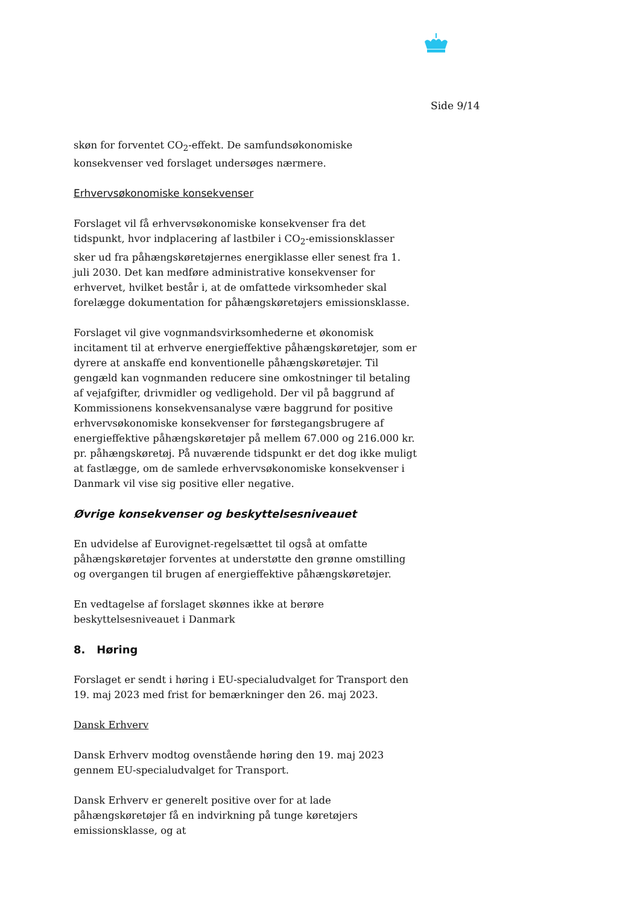Side 9/14
skøn for forventet CO<sub>2</sub>-effekt. De samfundsøkonomiske konsekvenser ved forslaget undersøges nærmere.
Erhvervsøkonomiske konsekvenser
Forslaget vil få erhvervsøkonomiske konsekvenser fra det tidspunkt, hvor indplacering af lastbiler i CO<sub>2</sub>-emissionsklasser sker ud fra påhængskøretøjernes energiklasse eller senest fra 1. juli 2030. Det kan medføre administrative konsekvenser for erhvervet, hvilket består i, at de omfattede virksomheder skal forelægge dokumentation for påhængskøretøjers emissionsklasse.
Forslaget vil give vognmandsvirksomhederne et økonomisk incitament til at erhverve energieffektive påhængskøretøjer, som er dyrere at anskaffe end konventionelle påhængskøretøjer. Til gengæld kan vognmanden reducere sine omkostninger til betaling af vejafgifter, drivmidler og vedligehold. Der vil på baggrund af Kommissionens konsekvensanalyse være baggrund for positive erhvervsøkonomiske konsekvenser for førstegangsbrugere af energieffektive påhængskøretøjer på mellem 67.000 og 216.000 kr. pr. påhængskøretøj. På nuværende tidspunkt er det dog ikke muligt at fastlægge, om de samlede erhvervsøkonomiske konsekvenser i Danmark vil vise sig positive eller negative.
Øvrige konsekvenser og beskyttelsesniveauet
En udvidelse af Eurovignet-regelsættet til også at omfatte påhængskøretøjer forventes at understøtte den grønne omstilling og overgangen til brugen af energieffektive påhængskøretøjer.
En vedtagelse af forslaget skønnes ikke at berøre beskyttelsesniveauet i Danmark
8. Høring
Forslaget er sendt i høring i EU-specialudvalget for Transport den 19. maj 2023 med frist for bemærkninger den 26. maj 2023.
Dansk Erhverv
Dansk Erhverv modtog ovenstående høring den 19. maj 2023 gennem EU-specialudvalget for Transport.
Dansk Erhverv er generelt positive over for at lade påhængskøretøjer få en indvirkning på tunge køretøjers emissionsklasse, og at